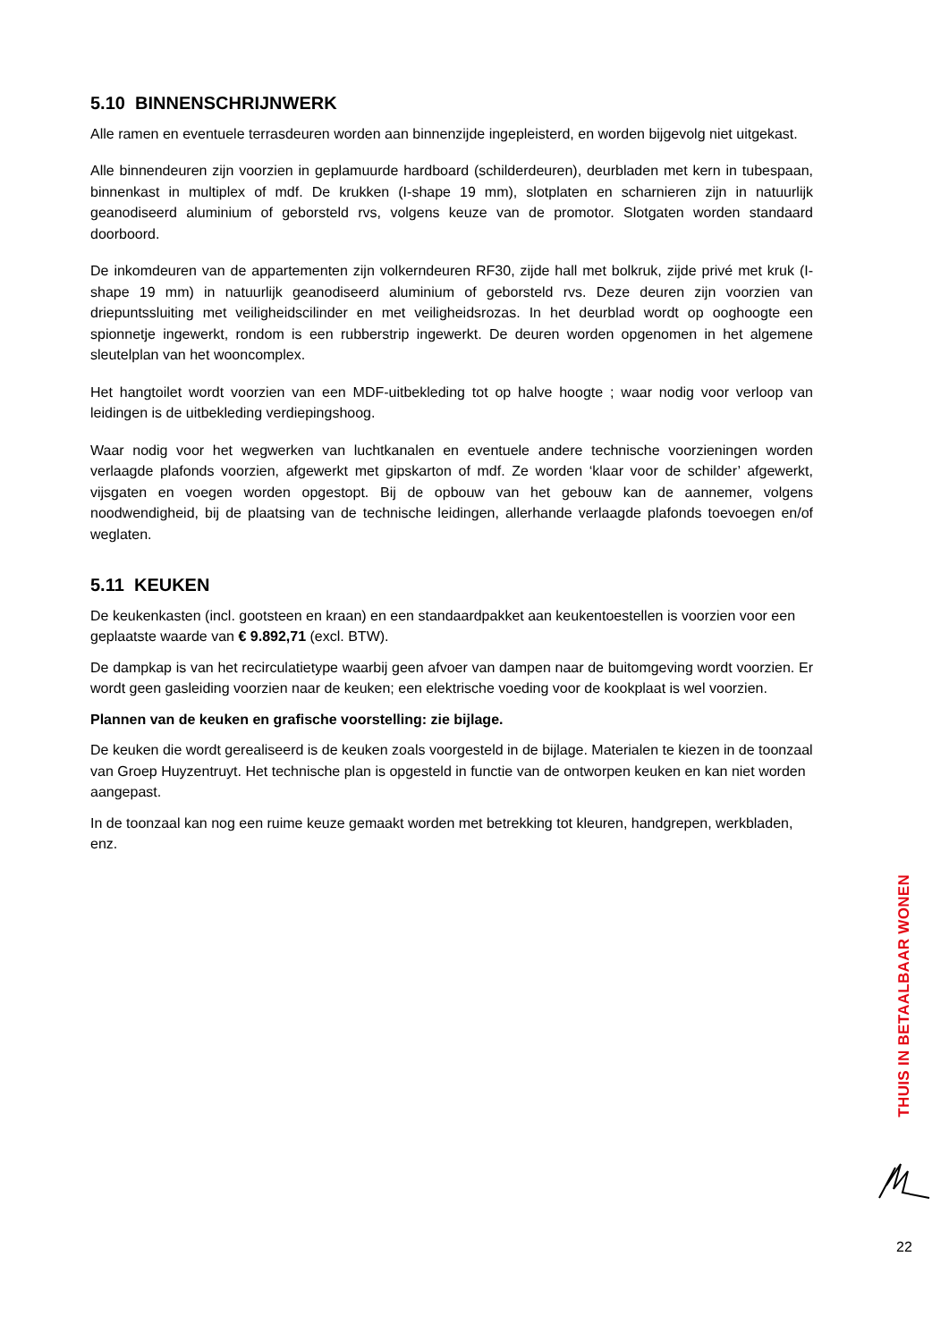5.10 BINNENSCHRIJNWERK
Alle ramen en eventuele terrasdeuren worden aan binnenzijde ingepleisterd, en worden bijgevolg niet uitgekast.
Alle binnendeuren zijn voorzien in geplamuurde hardboard (schilderdeuren), deurbladen met kern in tubespaan, binnenkast in multiplex of mdf. De krukken (I-shape 19 mm), slotplaten en scharnieren zijn in natuurlijk geanodiseerd aluminium of geborsteld rvs, volgens keuze van de promotor. Slotgaten worden standaard doorboord.
De inkomdeuren van de appartementen zijn volkerndeuren RF30, zijde hall met bolkruk, zijde privé met kruk (I-shape 19 mm) in natuurlijk geanodiseerd aluminium of geborsteld rvs. Deze deuren zijn voorzien van driepuntssluiting met veiligheidscilinder en met veiligheidsrozas. In het deurblad wordt op ooghoogte een spionnetje ingewerkt, rondom is een rubberstrip ingewerkt. De deuren worden opgenomen in het algemene sleutelplan van het wooncomplex.
Het hangtoilet wordt voorzien van een MDF-uitbekleding tot op halve hoogte ; waar nodig voor verloop van leidingen is de uitbekleding verdiepingshoog.
Waar nodig voor het wegwerken van luchtkanalen en eventuele andere technische voorzieningen worden verlaagde plafonds voorzien, afgewerkt met gipskarton of mdf. Ze worden ‘klaar voor de schilder’ afgewerkt, vijsgaten en voegen worden opgestopt. Bij de opbouw van het gebouw kan de aannemer, volgens noodwendigheid, bij de plaatsing van de technische leidingen, allerhande verlaagde plafonds toevoegen en/of weglaten.
5.11 KEUKEN
De keukenkasten (incl. gootsteen en kraan) en een standaardpakket aan keukentoestellen is voorzien voor een geplaatste waarde van € 9.892,71 (excl. BTW).
De dampkap is van het recirculatietype waarbij geen afvoer van dampen naar de buitomgeving wordt voorzien. Er wordt geen gasleiding voorzien naar de keuken; een elektrische voeding voor de kookplaat is wel voorzien.
Plannen van de keuken en grafische voorstelling: zie bijlage.
De keuken die wordt gerealiseerd is de keuken zoals voorgesteld in de bijlage. Materialen te kiezen in de toonzaal van Groep Huyzentruyt. Het technische plan is opgesteld in functie van de ontworpen keuken en kan niet worden aangepast.
In de toonzaal kan nog een ruime keuze gemaakt worden met betrekking tot kleuren, handgrepen, werkbladen, enz.
THUIS IN BETAALBAAR WONEN
22